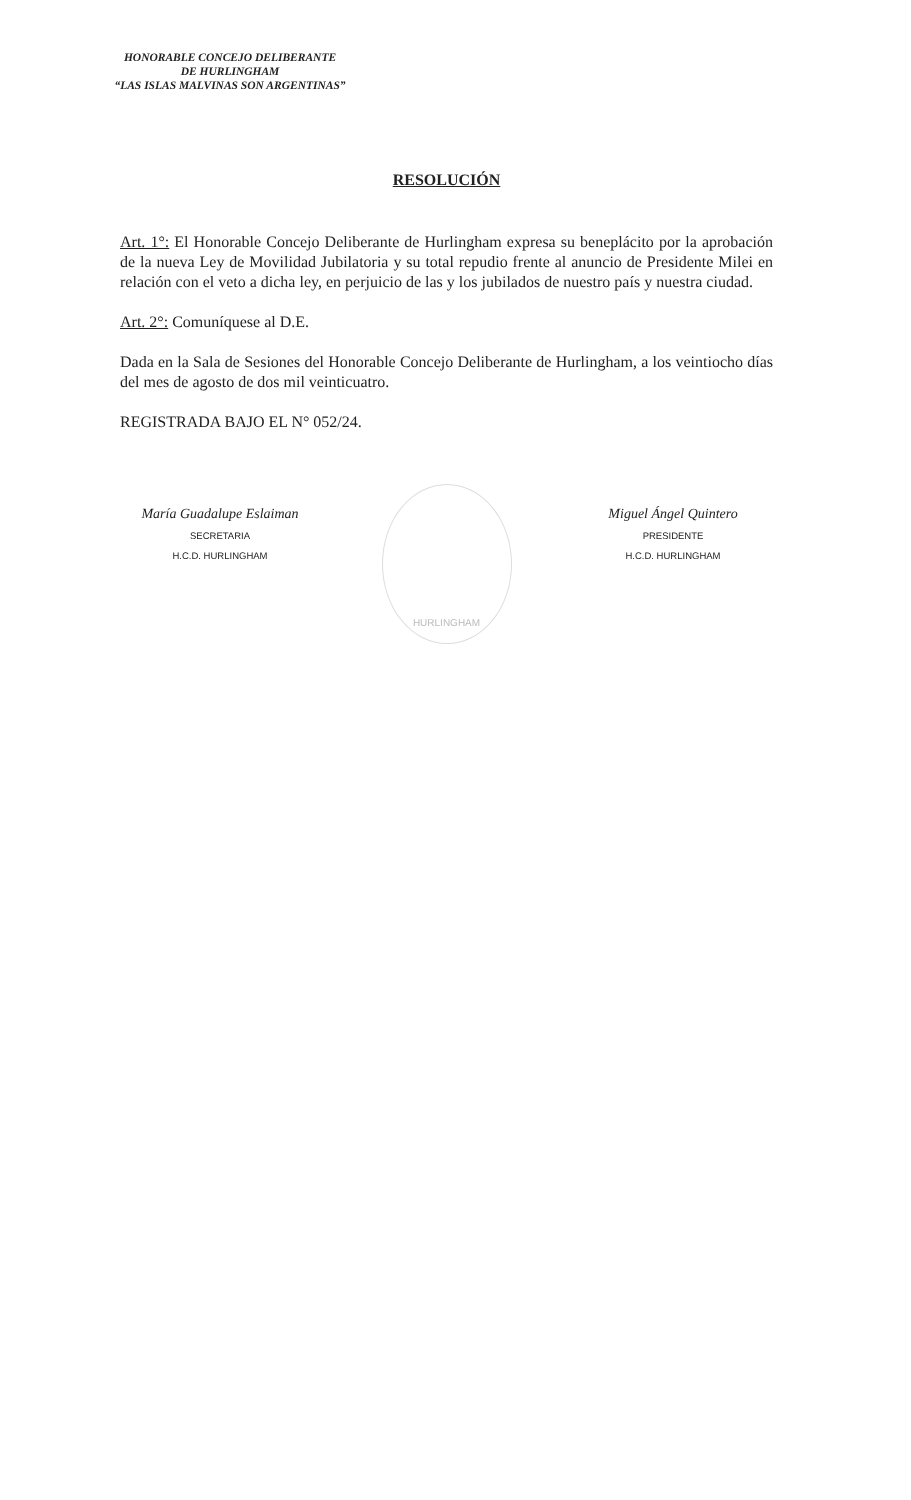HONORABLE CONCEJO DELIBERANTE
DE HURLINGHAM
“LAS ISLAS MALVINAS SON ARGENTINAS”
RESOLUCIÓN
Art. 1°: El Honorable Concejo Deliberante de Hurlingham expresa su beneplácito por la aprobación de la nueva Ley de Movilidad Jubilatoria y su total repudio frente al anuncio de Presidente Milei en relación con el veto a dicha ley, en perjuicio de las y los jubilados de nuestro país y nuestra ciudad.
Art. 2°: Comuníquese al D.E.
Dada en la Sala de Sesiones del Honorable Concejo Deliberante de Hurlingham, a los veintiocho días del mes de agosto de dos mil veinticuatro.
REGISTRADA BAJO EL N° 052/24.
María Guadalupe Eslaiman
SECRETARIA
H.C.D. HURLINGHAM
HURLINGHAM
Miguel Ángel Quintero
PRESIDENTE
H.C.D. HURLINGHAM